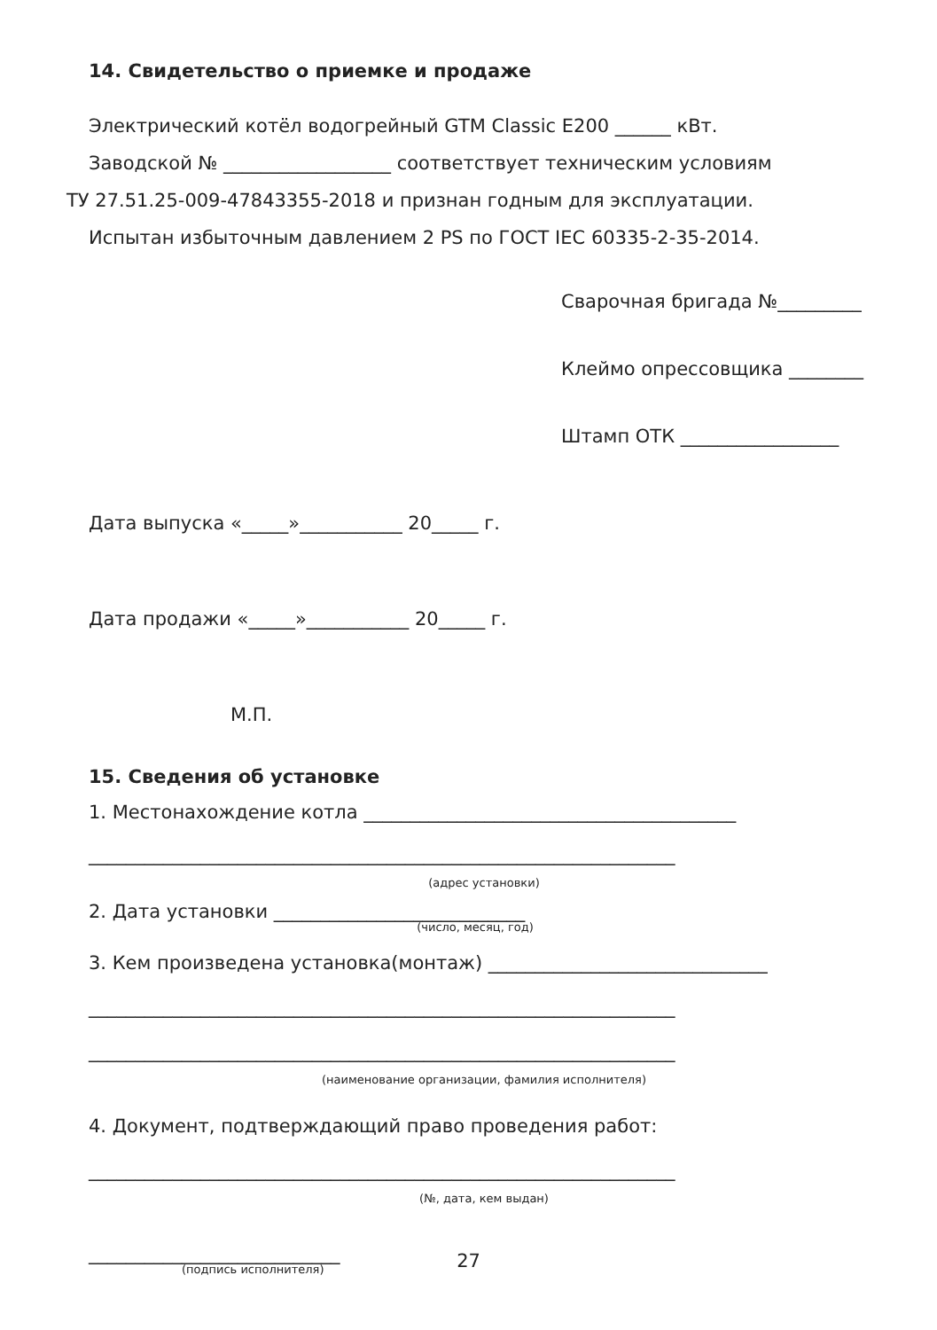14. Свидетельство о приемке и продаже
Электрический котёл водогрейный GTM Classic E200 ______ кВт.
Заводской № __________________ соответствует техническим условиям
ТУ 27.51.25-009-47843355-2018 и признан годным для эксплуатации.
Испытан избыточным давлением 2 PS по ГОСТ IEC 60335-2-35-2014.
Сварочная бригада №_________
Клеймо опрессовщика ________
Штамп ОТК _________________
Дата выпуска «_____»___________ 20_____ г.
Дата продажи «_____»___________ 20_____ г.
М.П.
15. Сведения об установке
1. Местонахождение котла ________________________________________
_______________________________________________________________
(адрес установки)
2. Дата установки ___________________________
(число, месяц, год)
3. Кем произведена установка(монтаж) ______________________________
_______________________________________________________________
_______________________________________________________________
(наименование организации, фамилия исполнителя)
4. Документ, подтверждающий право проведения работ:
_______________________________________________________________
(№, дата, кем выдан)
___________________________
(подпись исполнителя)
27